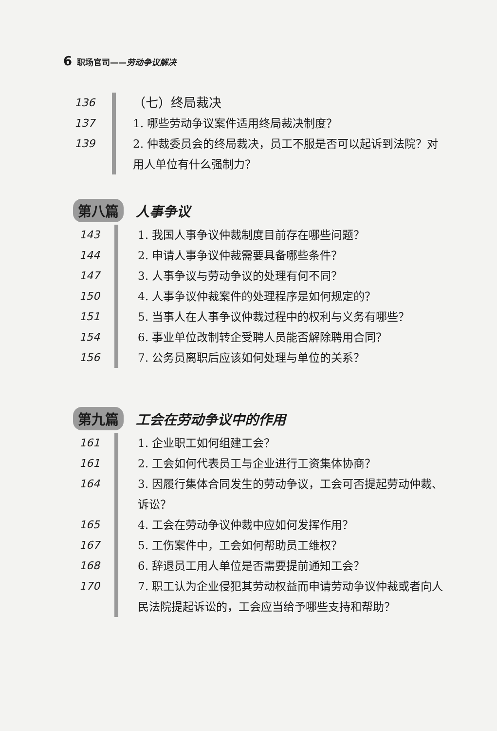6 职场官司——劳动争议解决
136 （七）终局裁决
137 1. 哪些劳动争议案件适用终局裁决制度？
139 2. 仲裁委员会的终局裁决，员工不服是否可以起诉到法院？对用人单位有什么强制力？
第八篇 人事争议
143 1. 我国人事争议仲裁制度目前存在哪些问题？
144 2. 申请人事争议仲裁需要具备哪些条件？
147 3. 人事争议与劳动争议的处理有何不同？
150 4. 人事争议仲裁案件的处理程序是如何规定的？
151 5. 当事人在人事争议仲裁过程中的权利与义务有哪些？
154 6. 事业单位改制转企受聘人员能否解除聘用合同？
156 7. 公务员离职后应该如何处理与单位的关系？
第九篇 工会在劳动争议中的作用
161 1. 企业职工如何组建工会？
161 2. 工会如何代表员工与企业进行工资集体协商？
164 3. 因履行集体合同发生的劳动争议，工会可否提起劳动仲裁、诉讼？
165 4. 工会在劳动争议仲裁中应如何发挥作用？
167 5. 工伤案件中，工会如何帮助员工维权？
168 6. 辞退员工用人单位是否需要提前通知工会？
170 7. 职工认为企业侵犯其劳动权益而申请劳动争议仲裁或者向人民法院提起诉讼的，工会应当给予哪些支持和帮助？